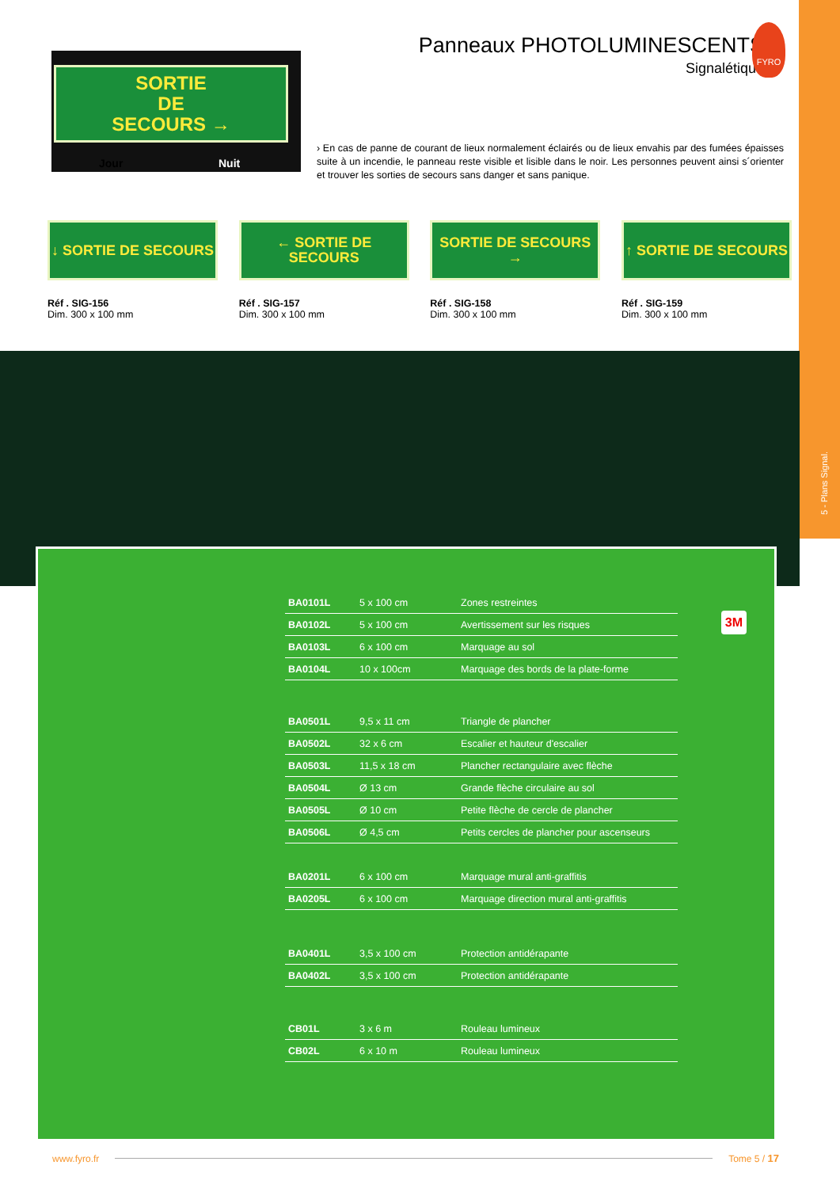5 - Plans Signal.
Panneaux PHOTOLUMINESCENTS
Signalétique
FYRO
SORTIE
DE
SECOURS →
Jour Nuit
› En cas de panne de courant de lieux normalement éclairés ou de lieux envahis par des fumées épaisses suite à un incendie, le panneau reste visible et lisible dans le noir. Les personnes peuvent ainsi s´orienter et trouver les sorties de secours sans danger et sans panique.
↓ SORTIE DE SECOURS
Réf . SIG-156
Dim. 300 x 100 mm
← SORTIE DE SECOURS
Réf . SIG-157
Dim. 300 x 100 mm
SORTIE DE SECOURS →
Réf . SIG-158
Dim. 300 x 100 mm
↑ SORTIE DE SECOURS
Réf . SIG-159
Dim. 300 x 100 mm
3M
| BA0101L | 5 x 100 cm | Zones restreintes |
| BA0102L | 5 x 100 cm | Avertissement sur les risques |
| BA0103L | 6 x 100 cm | Marquage au sol |
| BA0104L | 10 x 100cm | Marquage des bords de la plate-forme |
| BA0501L | 9,5 x 11 cm | Triangle de plancher |
| BA0502L | 32 x 6 cm | Escalier et hauteur d'escalier |
| BA0503L | 11,5 x 18 cm | Plancher rectangulaire avec flèche |
| BA0504L | Ø 13 cm | Grande flèche circulaire au sol |
| BA0505L | Ø 10 cm | Petite flèche de cercle de plancher |
| BA0506L | Ø 4,5 cm | Petits cercles de plancher pour ascenseurs |
| BA0201L | 6 x 100 cm | Marquage mural anti-graffitis |
| BA0205L | 6 x 100 cm | Marquage direction mural anti-graffitis |
| BA0401L | 3,5 x 100 cm | Protection antidérapante |
| BA0402L | 3,5 x 100 cm | Protection antidérapante |
| CB01L | 3 x 6 m | Rouleau lumineux |
| CB02L | 6 x 10 m | Rouleau lumineux |
www.fyro.fr Tome 5 / 17